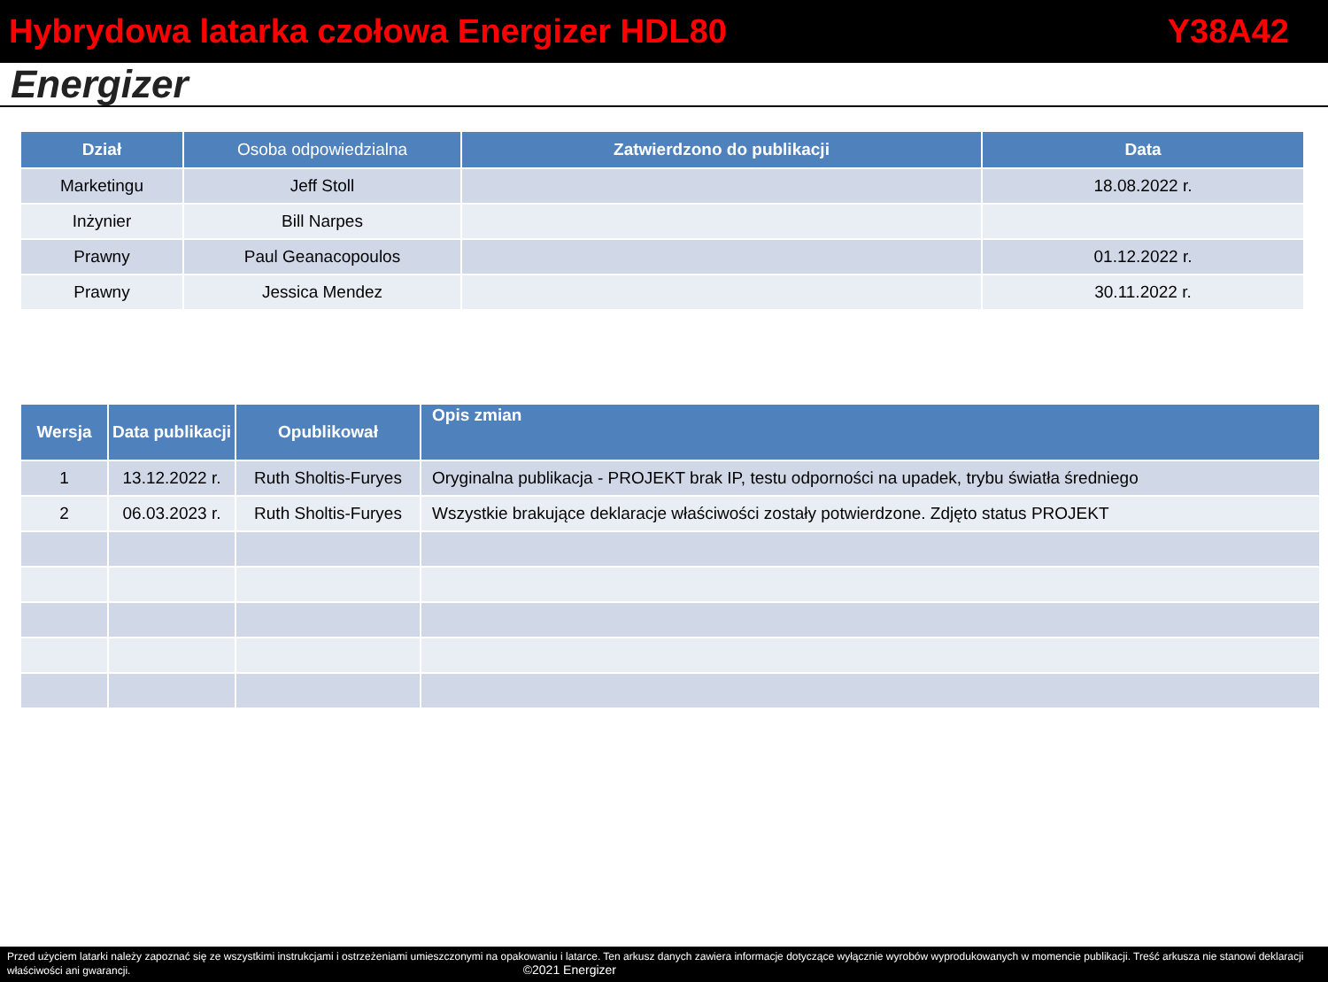Hybrydowa latarka czołowa Energizer HDL80 Y38A42
Energizer
| Dział | Osoba odpowiedzialna | Zatwierdzono do publikacji | Data |
| --- | --- | --- | --- |
| Marketingu | Jeff Stoll | | 18.08.2022 r. |
| Inżynier | Bill Narpes | | |
| Prawny | Paul Geanacopoulos | | 01.12.2022 r. |
| Prawny | Jessica Mendez | | 30.11.2022 r. |
| Wersja | Data publikacji | Opublikował | Opis zmian |
| --- | --- | --- | --- |
| 1 | 13.12.2022 r. | Ruth Sholtis-Furyes | Oryginalna publikacja - PROJEKT brak IP, testu odporności na upadek, trybu światła średniego |
| 2 | 06.03.2023 r. | Ruth Sholtis-Furyes | Wszystkie brakujące deklaracje właściwości zostały potwierdzone. Zdjęto status PROJEKT |
Przed użyciem latarki należy zapoznać się ze wszystkimi instrukcjami i ostrzeżeniami umieszczonymi na opakowaniu i latarce. Ten arkusz danych zawiera informacje dotyczące wyłącznie wyrobów wyprodukowanych w momencie publikacji. Treść arkusza nie stanowi deklaracji właściwości ani gwarancji. ©2021 Energizer